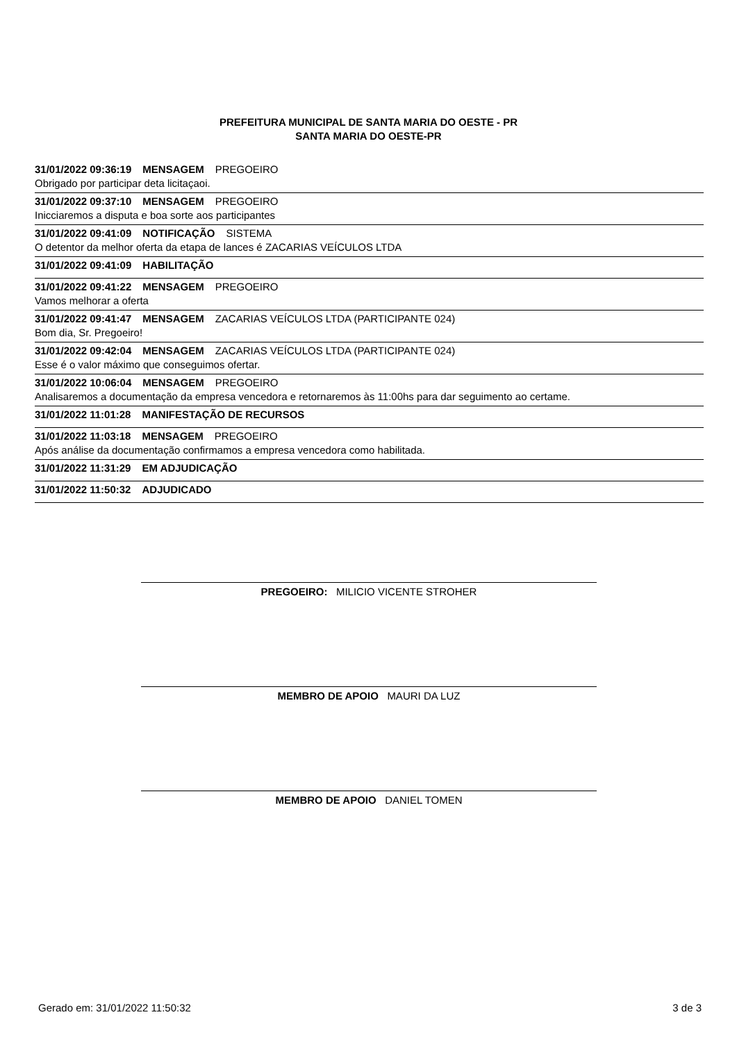PREFEITURA MUNICIPAL DE SANTA MARIA DO OESTE - PR
SANTA MARIA DO OESTE-PR
31/01/2022 09:36:19 MENSAGEM PREGOEIRO
Obrigado por participar deta licitaçaoi.
31/01/2022 09:37:10 MENSAGEM PREGOEIRO
Inicciaremos a disputa e boa sorte aos participantes
31/01/2022 09:41:09 NOTIFICAÇÃO SISTEMA
O detentor da melhor oferta da etapa de lances é ZACARIAS VEÍCULOS LTDA
31/01/2022 09:41:09 HABILITAÇÃO
31/01/2022 09:41:22 MENSAGEM PREGOEIRO
Vamos melhorar a oferta
31/01/2022 09:41:47 MENSAGEM ZACARIAS VEÍCULOS LTDA (PARTICIPANTE 024)
Bom dia, Sr. Pregoeiro!
31/01/2022 09:42:04 MENSAGEM ZACARIAS VEÍCULOS LTDA (PARTICIPANTE 024)
Esse é o valor máximo que conseguimos ofertar.
31/01/2022 10:06:04 MENSAGEM PREGOEIRO
Analisaremos a documentação da empresa vencedora e retornaremos às 11:00hs para dar seguimento ao certame.
31/01/2022 11:01:28 MANIFESTAÇÃO DE RECURSOS
31/01/2022 11:03:18 MENSAGEM PREGOEIRO
Após análise da documentação confirmamos a empresa vencedora como habilitada.
31/01/2022 11:31:29 EM ADJUDICAÇÃO
31/01/2022 11:50:32 ADJUDICADO
PREGOEIRO: MILICIO VICENTE STROHER
MEMBRO DE APOIO MAURI DA LUZ
MEMBRO DE APOIO DANIEL TOMEN
Gerado em: 31/01/2022 11:50:32 3 de 3